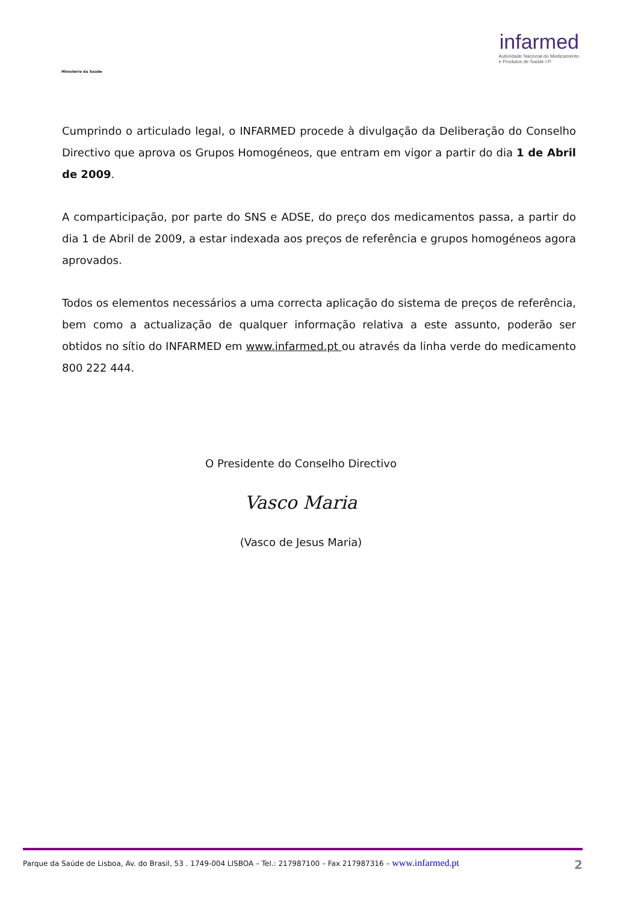Ministério da Saúde
infarmed
Autoridade Nacional do Medicamento
e Produtos de Saúde I.P.
Cumprindo o articulado legal, o INFARMED procede à divulgação da Deliberação do Conselho Directivo que aprova os Grupos Homogéneos, que entram em vigor a partir do dia 1 de Abril de 2009.
A comparticipação, por parte do SNS e ADSE, do preço dos medicamentos passa, a partir do dia 1 de Abril de 2009, a estar indexada aos preços de referência e grupos homogéneos agora aprovados.
Todos os elementos necessários a uma correcta aplicação do sistema de preços de referência, bem como a actualização de qualquer informação relativa a este assunto, poderão ser obtidos no sítio do INFARMED em www.infarmed.pt ou através da linha verde do medicamento 800 222 444.
O Presidente do Conselho Directivo
Vasco Maria
(Vasco de Jesus Maria)
Parque da Saúde de Lisboa, Av. do Brasil, 53 . 1749-004 LISBOA – Tel.: 217987100 – Fax 217987316 – www.infarmed.pt 2